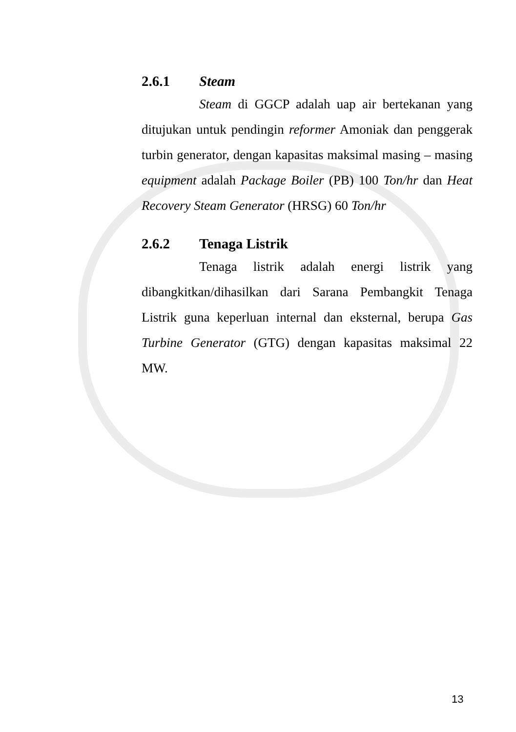2.6.1 Steam
Steam di GGCP adalah uap air bertekanan yang ditujukan untuk pendingin reformer Amoniak dan penggerak turbin generator, dengan kapasitas maksimal masing – masing equipment adalah Package Boiler (PB) 100 Ton/hr dan Heat Recovery Steam Generator (HRSG) 60 Ton/hr
2.6.2 Tenaga Listrik
Tenaga listrik adalah energi listrik yang dibangkitkan/dihasilkan dari Sarana Pembangkit Tenaga Listrik guna keperluan internal dan eksternal, berupa Gas Turbine Generator (GTG) dengan kapasitas maksimal 22 MW.
13